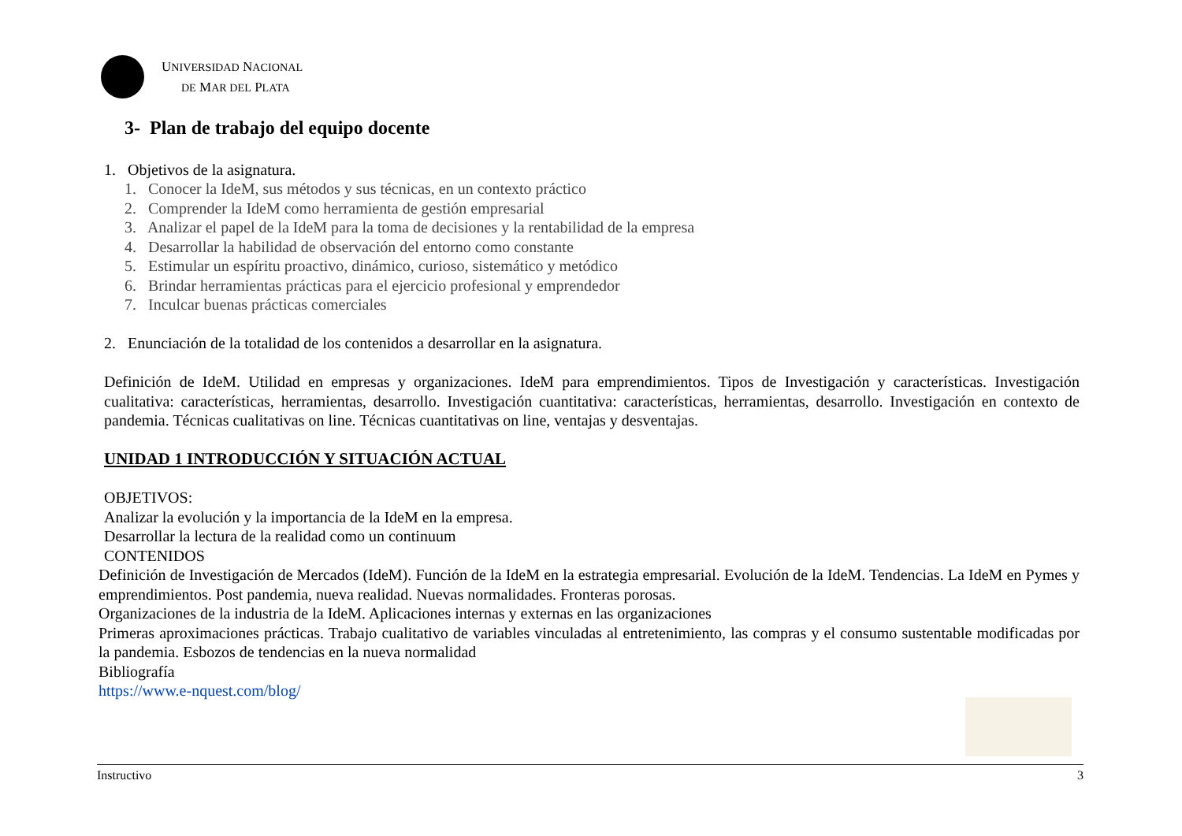UNIVERSIDAD NACIONAL
DE MAR DEL PLATA
3- Plan de trabajo del equipo docente
1. Objetivos de la asignatura.
1. Conocer la IdeM, sus métodos y sus técnicas, en un contexto práctico
2. Comprender la IdeM como herramienta de gestión empresarial
3. Analizar el papel de la IdeM para la toma de decisiones y la rentabilidad de la empresa
4. Desarrollar la habilidad de observación del entorno como constante
5. Estimular un espíritu proactivo, dinámico, curioso, sistemático y metódico
6. Brindar herramientas prácticas para el ejercicio profesional y emprendedor
7. Inculcar buenas prácticas comerciales
2. Enunciación de la totalidad de los contenidos a desarrollar en la asignatura.
Definición de IdeM. Utilidad en empresas y organizaciones. IdeM para emprendimientos. Tipos de Investigación y características. Investigación cualitativa: características, herramientas, desarrollo. Investigación cuantitativa: características, herramientas, desarrollo. Investigación en contexto de pandemia. Técnicas cualitativas on line. Técnicas cuantitativas on line, ventajas y desventajas.
UNIDAD 1 INTRODUCCIÓN Y SITUACIÓN ACTUAL
OBJETIVOS:
Analizar la evolución y la importancia de la IdeM en la empresa.
Desarrollar la lectura de la realidad como un continuum
CONTENIDOS
Definición de Investigación de Mercados (IdeM). Función de la IdeM en la estrategia empresarial. Evolución de la IdeM. Tendencias. La IdeM en Pymes y emprendimientos. Post pandemia, nueva realidad. Nuevas normalidades. Fronteras porosas.
Organizaciones de la industria de la IdeM. Aplicaciones internas y externas en las organizaciones
Primeras aproximaciones prácticas. Trabajo cualitativo de variables vinculadas al entretenimiento, las compras y el consumo sustentable modificadas por la pandemia. Esbozos de tendencias en la nueva normalidad
Bibliografía
https://www.e-nquest.com/blog/
Instructivo 3